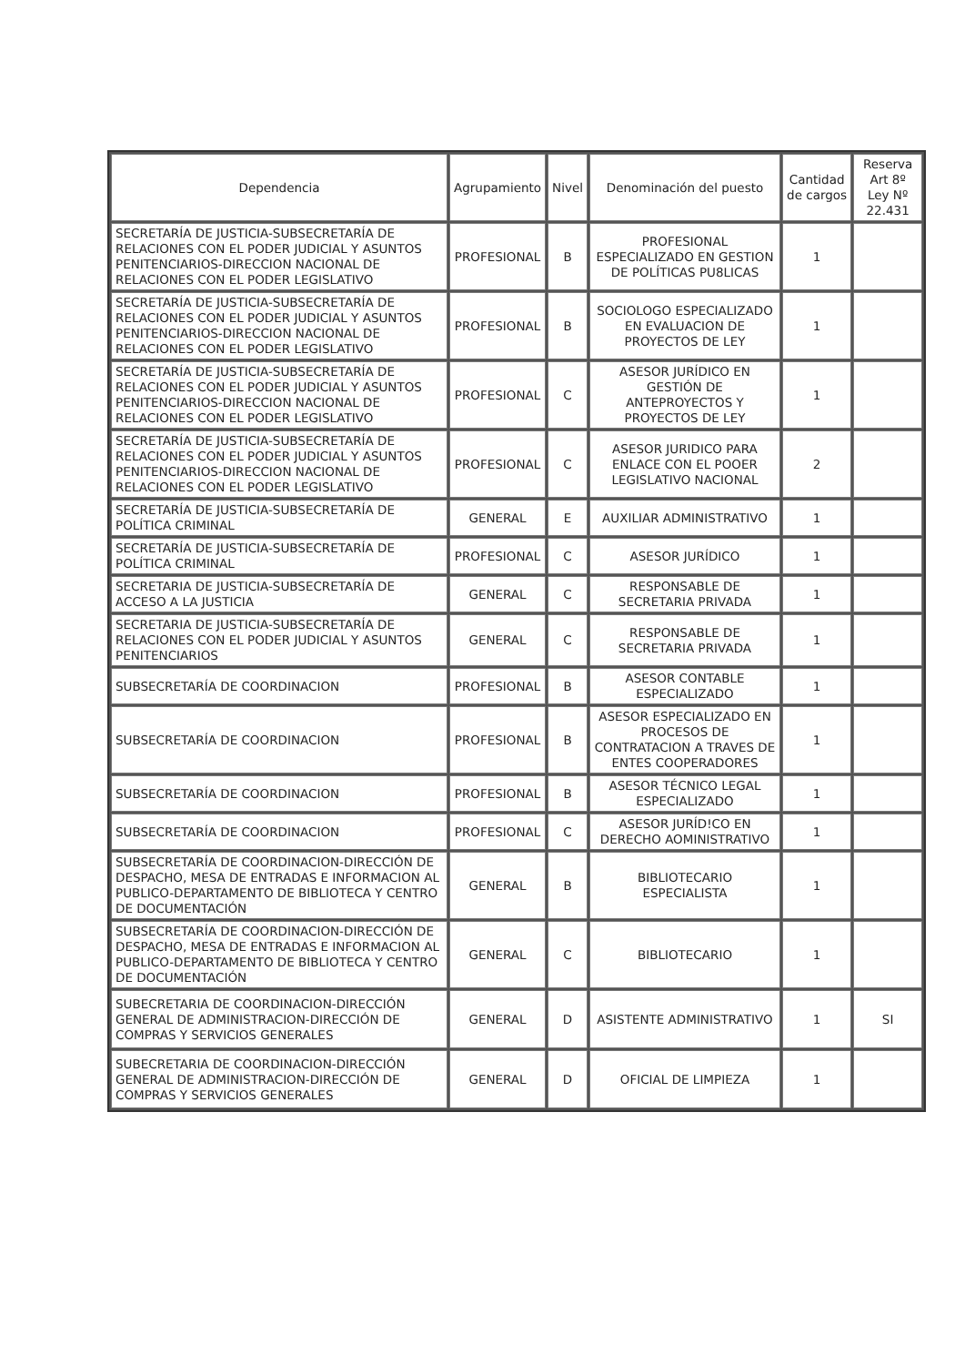| Dependencia | Agrupamiento | Nivel | Denominación del puesto | Cantidad de cargos | Reserva Art 8º Ley Nº 22.431 |
| --- | --- | --- | --- | --- | --- |
| SECRETARÍA DE JUSTICIA-SUBSECRETARÍA DE RELACIONES CON EL PODER JUDICIAL Y ASUNTOS PENITENCIARIOS-DIRECCION NACIONAL DE RELACIONES CON EL PODER LEGISLATIVO | PROFESIONAL | B | PROFESIONAL ESPECIALIZADO EN GESTION DE POLÍTICAS PU8LICAS | 1 | |
| SECRETARÍA DE JUSTICIA-SUBSECRETARÍA DE RELACIONES CON EL PODER JUDICIAL Y ASUNTOS PENITENCIARIOS-DIRECCION NACIONAL DE RELACIONES CON EL PODER LEGISLATIVO | PROFESIONAL | B | SOCIOLOGO ESPECIALIZADO EN EVALUACION DE PROYECTOS DE LEY | 1 | |
| SECRETARÍA DE JUSTICIA-SUBSECRETARÍA DE RELACIONES CON EL PODER JUDICIAL Y ASUNTOS PENITENCIARIOS-DIRECCION NACIONAL DE RELACIONES CON EL PODER LEGISLATIVO | PROFESIONAL | C | ASESOR JURÍDICO EN GESTIÓN DE ANTEPROYECTOS Y PROYECTOS DE LEY | 1 | |
| SECRETARÍA DE JUSTICIA-SUBSECRETARÍA DE RELACIONES CON EL PODER JUDICIAL Y ASUNTOS PENITENCIARIOS-DIRECCION NACIONAL DE RELACIONES CON EL PODER LEGISLATIVO | PROFESIONAL | C | ASESOR JURIDICO PARA ENLACE CON EL POOER LEGISLATIVO NACIONAL | 2 | |
| SECRETARÍA DE JUSTICIA-SUBSECRETARÍA DE POLÍTICA CRIMINAL | GENERAL | E | AUXILIAR ADMINISTRATIVO | 1 | |
| SECRETARÍA DE JUSTICIA-SUBSECRETARÍA DE POLÍTICA CRIMINAL | PROFESIONAL | C | ASESOR JURÍDICO | 1 | |
| SECRETARIA DE JUSTICIA-SUBSECRETARÍA DE ACCESO A LA JUSTICIA | GENERAL | C | RESPONSABLE DE SECRETARIA PRIVADA | 1 | |
| SECRETARIA DE JUSTICIA-SUBSECRETARÍA DE RELACIONES CON EL PODER JUDICIAL Y ASUNTOS PENITENCIARIOS | GENERAL | C | RESPONSABLE DE SECRETARIA PRIVADA | 1 | |
| SUBSECRETARÍA DE COORDINACION | PROFESIONAL | B | ASESOR CONTABLE ESPECIALIZADO | 1 | |
| SUBSECRETARÍA DE COORDINACION | PROFESIONAL | B | ASESOR ESPECIALIZADO EN PROCESOS DE CONTRATACION A TRAVES DE ENTES COOPERADORES | 1 | |
| SUBSECRETARÍA DE COORDINACION | PROFESIONAL | B | ASESOR TÉCNICO LEGAL ESPECIALIZADO | 1 | |
| SUBSECRETARÍA DE COORDINACION | PROFESIONAL | C | ASESOR JURÍD!CO EN DERECHO AOMINISTRATIVO | 1 | |
| SUBSECRETARÍA DE COORDINACION-DIRECCIÓN DE DESPACHO, MESA DE ENTRADAS E INFORMACION AL PUBLICO-DEPARTAMENTO DE BIBLIOTECA Y CENTRO DE DOCUMENTACIÓN | GENERAL | B | BIBLIOTECARIO ESPECIALISTA | 1 | |
| SUBSECRETARÍA DE COORDINACION-DIRECCIÓN DE DESPACHO, MESA DE ENTRADAS E INFORMACION AL PUBLICO-DEPARTAMENTO DE BIBLIOTECA Y CENTRO DE DOCUMENTACIÓN | GENERAL | C | BIBLIOTECARIO | 1 | |
| SUBECRETARIA DE COORDINACION-DIRECCIÓN GENERAL DE ADMINISTRACION-DIRECCIÓN DE COMPRAS Y SERVICIOS GENERALES | GENERAL | D | ASISTENTE ADMINISTRATIVO | 1 | SI |
| SUBECRETARIA DE COORDINACION-DIRECCIÓN GENERAL DE ADMINISTRACION-DIRECCIÓN DE COMPRAS Y SERVICIOS GENERALES | GENERAL | D | OFICIAL DE LIMPIEZA | 1 | |